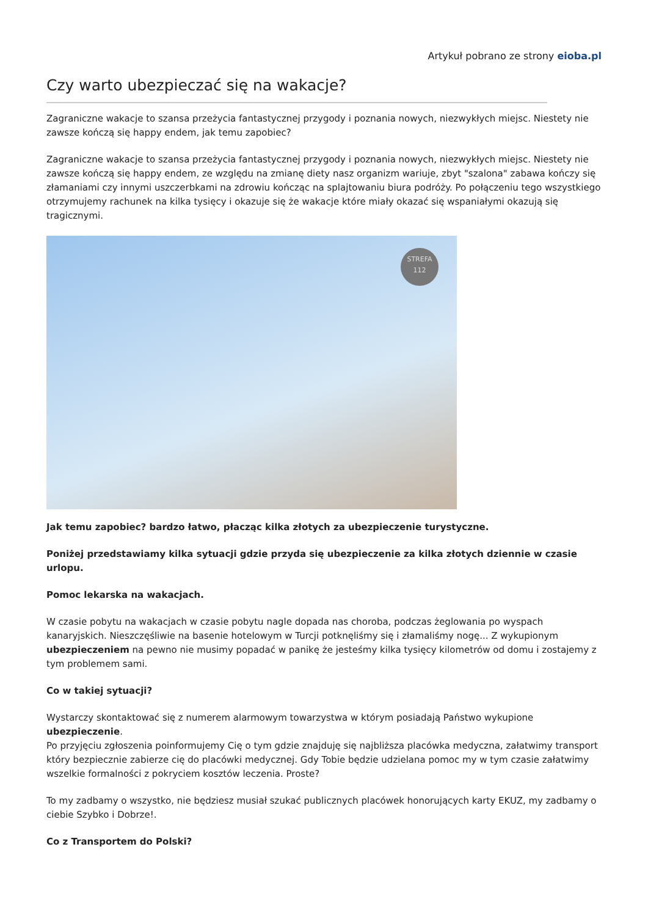Artykuł pobrano ze strony eioba.pl
Czy warto ubezpieczać się na wakacje?
Zagraniczne wakacje to szansa przeżycia fantastycznej przygody i poznania nowych, niezwykłych miejsc. Niestety nie zawsze kończą się happy endem, jak temu zapobiec?
Zagraniczne wakacje to szansa przeżycia fantastycznej przygody i poznania nowych, niezwykłych miejsc. Niestety nie zawsze kończą się happy endem, ze względu na zmianę diety nasz organizm wariuje, zbyt "szalona" zabawa kończy się złamaniami czy innymi uszczerbkami na zdrowiu kończąc na splajtowaniu biura podróży. Po połączeniu tego wszystkiego otrzymujemy rachunek na kilka tysięcy i okazuje się że wakacje które miały okazać się wspaniałymi okazują się tragicznymi.
STREFA
112
Jak temu zapobiec? bardzo łatwo, płacząc kilka złotych za ubezpieczenie turystyczne.
Poniżej przedstawiamy kilka sytuacji gdzie przyda się ubezpieczenie za kilka złotych dziennie w czasie urlopu.
Pomoc lekarska na wakacjach.
W czasie pobytu na wakacjach w czasie pobytu nagle dopada nas choroba, podczas żeglowania po wyspach kanaryjskich. Nieszczęśliwie na basenie hotelowym w Turcji potknęliśmy się i złamaliśmy nogę... Z wykupionym ubezpieczeniem na pewno nie musimy popadać w panikę że jesteśmy kilka tysięcy kilometrów od domu i zostajemy z tym problemem sami.
Co w takiej sytuacji?
Wystarczy skontaktować się z numerem alarmowym towarzystwa w którym posiadają Państwo wykupione ubezpieczenie.
Po przyjęciu zgłoszenia poinformujemy Cię o tym gdzie znajduję się najbliższa placówka medyczna, załatwimy transport który bezpiecznie zabierze cię do placówki medycznej. Gdy Tobie będzie udzielana pomoc my w tym czasie załatwimy wszelkie formalności z pokryciem kosztów leczenia. Proste?
To my zadbamy o wszystko, nie będziesz musiał szukać publicznych placówek honorujących karty EKUZ, my zadbamy o ciebie Szybko i Dobrze!.
Co z Transportem do Polski?